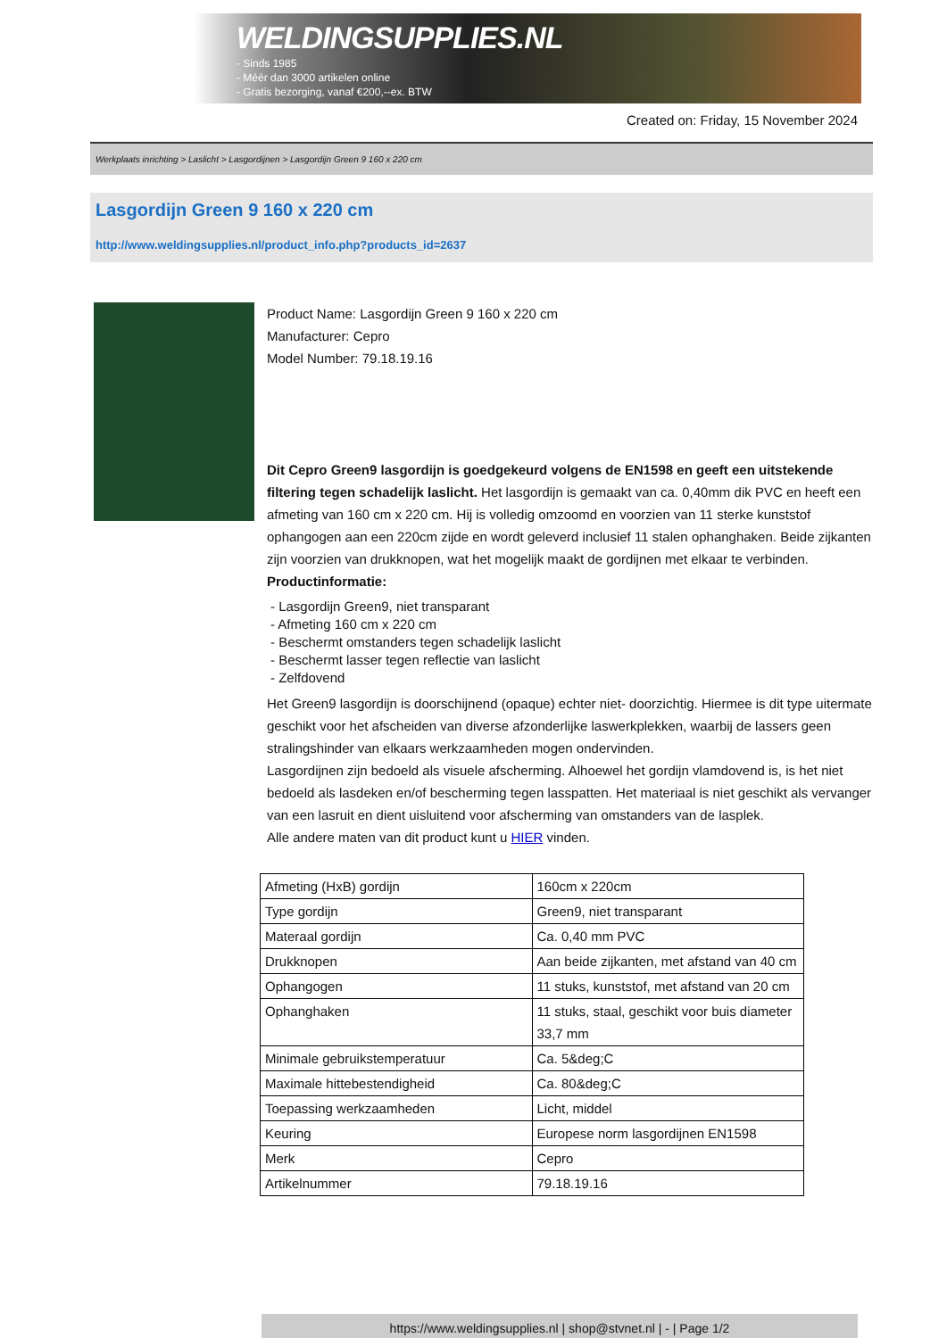WELDINGSUPPLIES.NL
- Sinds 1985
- Méér dan 3000 artikelen online
- Gratis bezorging, vanaf €200,--ex. BTW
Created on: Friday, 15 November 2024
Werkplaats inrichting > Laslicht > Lasgordijnen > Lasgordijn Green 9 160 x 220 cm
Lasgordijn Green 9 160 x 220 cm
http://www.weldingsupplies.nl/product_info.php?products_id=2637
Product Name: Lasgordijn Green 9 160 x 220 cm
Manufacturer: Cepro
Model Number: 79.18.19.16
Dit Cepro Green9 lasgordijn is goedgekeurd volgens de EN1598 en geeft een uitstekende filtering tegen schadelijk laslicht. Het lasgordijn is gemaakt van ca. 0,40mm dik PVC en heeft een afmeting van 160 cm x 220 cm. Hij is volledig omzoomd en voorzien van 11 sterke kunststof ophangogen aan een 220cm zijde en wordt geleverd inclusief 11 stalen ophanghaken. Beide zijkanten zijn voorzien van drukknopen, wat het mogelijk maakt de gordijnen met elkaar te verbinden.
Productinformatie:
- Lasgordijn Green9, niet transparant
- Afmeting 160 cm x 220 cm
- Beschermt omstanders tegen schadelijk laslicht
- Beschermt lasser tegen reflectie van laslicht
- Zelfdovend
Het Green9 lasgordijn is doorschijnend (opaque) echter niet- doorzichtig. Hiermee is dit type uitermate geschikt voor het afscheiden van diverse afzonderlijke laswerkplekken, waarbij de lassers geen stralingshinder van elkaars werkzaamheden mogen ondervinden.
Lasgordijnen zijn bedoeld als visuele afscherming. Alhoewel het gordijn vlamdovend is, is het niet bedoeld als lasdeken en/of bescherming tegen lasspatten. Het materiaal is niet geschikt als vervanger van een lasruit en dient uisluitend voor afscherming van omstanders van de lasplek.
Alle andere maten van dit product kunt u HIER vinden.
| Afmeting (HxB) gordijn | 160cm x 220cm |
| Type gordijn | Green9, niet transparant |
| Materaal gordijn | Ca. 0,40 mm PVC |
| Drukknopen | Aan beide zijkanten, met afstand van 40 cm |
| Ophangogen | 11 stuks, kunststof, met afstand van 20 cm |
| Ophanghaken | 11 stuks, staal, geschikt voor buis diameter 33,7 mm |
| Minimale gebruikstemperatuur | Ca. 5&deg;C |
| Maximale hittebestendigheid | Ca. 80&deg;C |
| Toepassing werkzaamheden | Licht, middel |
| Keuring | Europese norm lasgordijnen EN1598 |
| Merk | Cepro |
| Artikelnummer | 79.18.19.16 |
https://www.weldingsupplies.nl | shop@stvnet.nl | - | Page 1/2